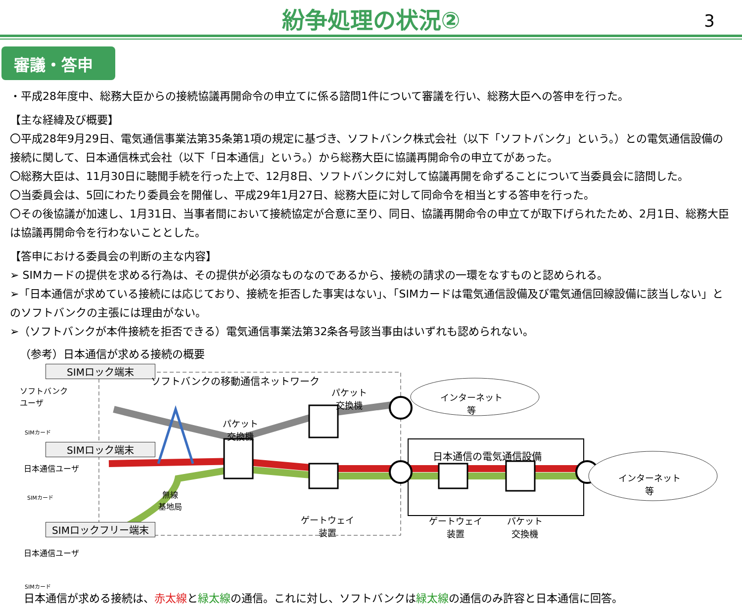紛争処理の状況②
3
審議・答申
・平成28年度中、総務大臣からの接続協議再開命令の申立てに係る諮問1件について審議を行い、総務大臣への答申を行った。
【主な経緯及び概要】
〇平成28年9月29日、電気通信事業法第35条第1項の規定に基づき、ソフトバンク株式会社（以下「ソフトバンク」という。）との電気通信設備の接続に関して、日本通信株式会社（以下「日本通信」という。）から総務大臣に協議再開命令の申立てがあった。
〇総務大臣は、11月30日に聴聞手続を行った上で、12月8日、ソフトバンクに対して協議再開を命ずることについて当委員会に諮問した。
〇当委員会は、5回にわたり委員会を開催し、平成29年1月27日、総務大臣に対して同命令を相当とする答申を行った。
〇その後協議が加速し、1月31日、当事者間において接続協定が合意に至り、同日、協議再開命令の申立てが取下げられたため、2月1日、総務大臣は協議再開命令を行わないこととした。
【答申における委員会の判断の主な内容】
➢ SIMカードの提供を求める行為は、その提供が必須なものなのであるから、接続の請求の一環をなすものと認められる。
➢「日本通信が求めている接続には応じており、接続を拒否した事実はない」、「SIMカードは電気通信設備及び電気通信回線設備に該当しない」とのソフトバンクの主張には理由がない。
➢（ソフトバンクが本件接続を拒否できる）電気通信事業法第32条各号該当事由はいずれも認められない。
（参考）日本通信が求める接続の概要
SIMロック端末
ソフトバンクの移動通信ネットワーク
ソフトバンク
ユーザ
SIMカード
パケット
交換機
インターネット
等
パケット
交換機
SIMロック端末
日本通信の電気通信設備
日本通信ユーザ
インターネット
等
無線
基地局
SIMカード
ゲートウェイ
装置
ゲートウェイ
装置
パケット
交換機
SIMロックフリー端末
日本通信ユーザ
SIMカード
日本通信が求める接続は、赤太線と緑太線の通信。これに対し、ソフトバンクは緑太線の通信のみ許容と日本通信に回答。